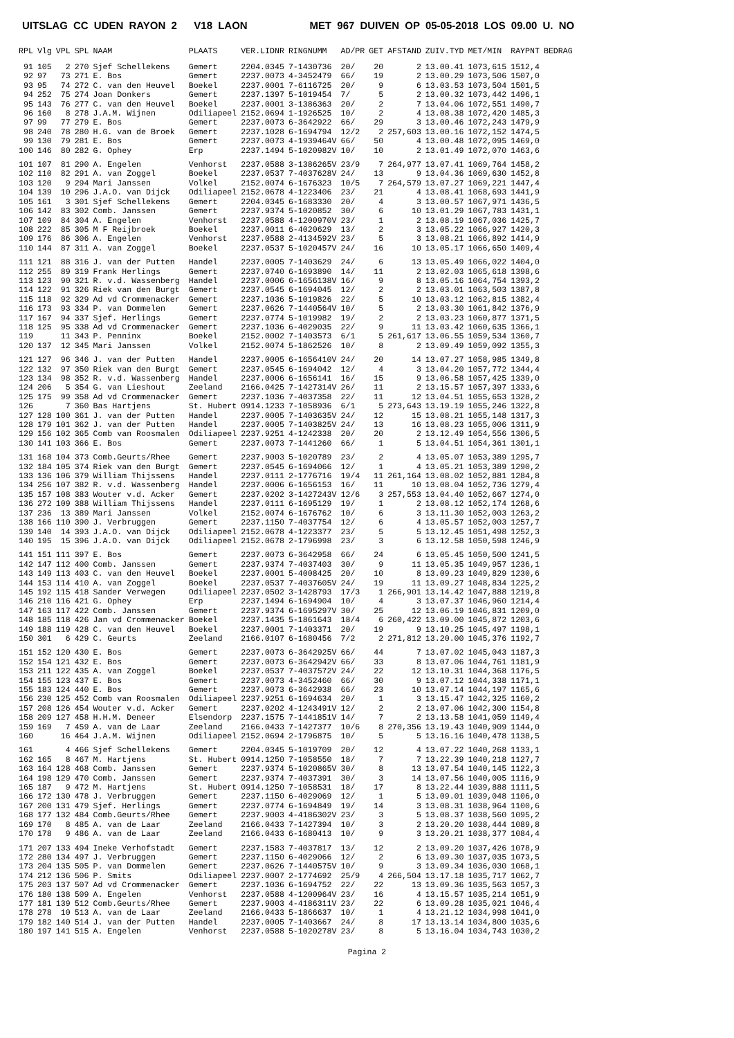UITSLAG CC UDEN RAYON 2 V18 LAON MET 967 DUIVEN OP 05-05-2018 LOS 09.00 U. NO
| RPL | Vlg | VPL | SPL | NAAM | PLAATS | VER.LIDNR | RINGNUMM | AD/PR | GET | AFSTAND | ZUIV.TYD | MET/MIN | RAYPNT | BEDRAG |
| --- | --- | --- | --- | --- | --- | --- | --- | --- | --- | --- | --- | --- | --- | --- |
| 91 | 105 | 2 | 270 | Sjef Schellekens | Gemert | 2204.0345 | 7-1430736 | 20/ | 20 | 2 | 13.00.41 | 1073,615 | 1512,4 | |
| 92 | 97 | 73 | 271 | E. Bos | Gemert | 2237.0073 | 4-3452479 | 66/ | 19 | 2 | 13.00.29 | 1073,506 | 1507,0 | |
| 93 | 95 | 74 | 272 | C. van den Heuvel | Boekel | 2237.0001 | 7-6116725 | 20/ | 9 | 6 | 13.03.53 | 1073,504 | 1501,5 | |
| 94 | 252 | 75 | 274 | Joan Donkers | Gemert | 2237.1397 | 5-1019454 | 7/ | 5 | 2 | 13.00.32 | 1073,442 | 1496,1 | |
| 95 | 143 | 76 | 277 | C. van den Heuvel | Boekel | 2237.0001 | 3-1386363 | 20/ | 2 | 7 | 13.04.06 | 1072,551 | 1490,7 | |
| 96 | 160 | 8 | 278 | J.A.M. Wijnen | Odiliapeel | 2152.0694 | 1-1926525 | 10/ | 2 | 4 | 13.08.38 | 1072,420 | 1485,3 | |
| 97 | 99 | 77 | 279 | E. Bos | Gemert | 2237.0073 | 6-3642922 | 66/ | 29 | 3 | 13.00.46 | 1072,243 | 1479,9 | |
| 98 | 240 | 78 | 280 | H.G. van de Broek | Gemert | 2237.1028 | 6-1694794 | 12/2 | 2 | 257,603 | 13.00.16 | 1072,152 | 1474,5 | |
| 99 | 130 | 79 | 281 | E. Bos | Gemert | 2237.0073 | 4-1939464V | 66/ | 50 | 4 | 13.00.48 | 1072,095 | 1469,0 | |
| 100 | 146 | 80 | 282 | G. Ophey | Erp | 2237.1494 | 5-1020982V | 10/ | 10 | 2 | 13.01.49 | 1072,070 | 1463,6 | |
| 101 | 107 | 81 | 290 | A. Engelen | Venhorst | 2237.0588 | 3-1386265V | 23/9 | 7 | 264,977 | 13.07.41 | 1069,764 | 1458,2 | |
| 102 | 110 | 82 | 291 | A. van Zoggel | Boekel | 2237.0537 | 7-4037628V | 24/ | 13 | 9 | 13.04.36 | 1069,630 | 1452,8 | |
| 103 | 120 | 9 | 294 | Mari Janssen | Volkel | 2152.0074 | 6-1676323 | 10/5 | 7 | 264,579 | 13.07.27 | 1069,221 | 1447,4 | |
| 104 | 139 | 10 | 296 | J.A.O. van Dijck | Odiliapeel | 2152.0678 | 4-1223406 | 23/ | 21 | 4 | 13.08.41 | 1068,693 | 1441,9 | |
| 105 | 161 | 3 | 301 | Sjef Schellekens | Gemert | 2204.0345 | 6-1683330 | 20/ | 4 | 3 | 13.00.57 | 1067,971 | 1436,5 | |
| 106 | 142 | 83 | 302 | Comb. Janssen | Gemert | 2237.9374 | 5-1020852 | 30/ | 6 | 10 | 13.01.29 | 1067,783 | 1431,1 | |
| 107 | 109 | 84 | 304 | A. Engelen | Venhorst | 2237.0588 | 4-1200970V | 23/ | 1 | 2 | 13.08.19 | 1067,036 | 1425,7 | |
| 108 | 222 | 85 | 305 | M F Reijbroek | Boekel | 2237.0011 | 6-4020629 | 13/ | 2 | 3 | 13.05.22 | 1066,927 | 1420,3 | |
| 109 | 176 | 86 | 306 | A. Engelen | Venhorst | 2237.0588 | 2-4134592V | 23/ | 5 | 3 | 13.08.21 | 1066,892 | 1414,9 | |
| 110 | 144 | 87 | 311 | A. van Zoggel | Boekel | 2237.0537 | 5-1020457V | 24/ | 16 | 10 | 13.05.17 | 1066,650 | 1409,4 | |
| 111 | 121 | 88 | 316 | J. van der Putten | Handel | 2237.0005 | 7-1403629 | 24/ | 6 | 13 | 13.05.49 | 1066,022 | 1404,0 | |
| 112 | 255 | 89 | 319 | Frank Herlings | Gemert | 2237.0740 | 6-1693890 | 14/ | 11 | 2 | 13.02.03 | 1065,618 | 1398,6 | |
| 113 | 123 | 90 | 321 | R. v.d. Wassenberg | Handel | 2237.0006 | 6-1656138V | 16/ | 9 | 8 | 13.05.16 | 1064,754 | 1393,2 | |
| 114 | 122 | 91 | 326 | Riek van den Burgt | Gemert | 2237.0545 | 6-1694045 | 12/ | 2 | 2 | 13.03.01 | 1063,503 | 1387,8 | |
| 115 | 118 | 92 | 329 | Ad vd Crommenacker | Gemert | 2237.1036 | 5-1019826 | 22/ | 5 | 10 | 13.03.12 | 1062,815 | 1382,4 | |
| 116 | 173 | 93 | 334 | P. van Dommelen | Gemert | 2237.0626 | 7-1440564V | 10/ | 5 | 2 | 13.03.30 | 1061,842 | 1376,9 | |
| 117 | 167 | 94 | 337 | Sjef. Herlings | Gemert | 2237.0774 | 5-1019982 | 19/ | 2 | 2 | 13.03.23 | 1060,877 | 1371,5 | |
| 118 | 125 | 95 | 338 | Ad vd Crommenacker | Gemert | 2237.1036 | 6-4029035 | 22/ | 9 | 11 | 13.03.42 | 1060,635 | 1366,1 | |
| 119 | | 11 | 343 | P. Penninx | Boekel | 2152.0002 | 7-1403573 | 6/1 | 5 | 261,617 | 13.06.55 | 1059,534 | 1360,7 | |
| 120 | 137 | 12 | 345 | Mari Janssen | Volkel | 2152.0074 | 5-1862526 | 10/ | 8 | 2 | 13.09.49 | 1059,092 | 1355,3 | |
| 121 | 127 | 96 | 346 | J. van der Putten | Handel | 2237.0005 | 6-1656410V | 24/ | 20 | 14 | 13.07.27 | 1058,985 | 1349,8 | |
| 122 | 132 | 97 | 350 | Riek van den Burgt | Gemert | 2237.0545 | 6-1694042 | 12/ | 4 | 3 | 13.04.20 | 1057,772 | 1344,4 | |
| 123 | 134 | 98 | 352 | R. v.d. Wassenberg | Handel | 2237.0006 | 6-1656141 | 16/ | 15 | 9 | 13.06.58 | 1057,425 | 1339,0 | |
| 124 | 206 | 5 | 354 | G. van Lieshout | Zeeland | 2166.0425 | 7-1427314V | 26/ | 11 | 2 | 13.15.57 | 1057,397 | 1333,6 | |
| 125 | 175 | 99 | 358 | Ad vd Crommenacker | Gemert | 2237.1036 | 7-4037358 | 22/ | 11 | 12 | 13.04.51 | 1055,653 | 1328,2 | |
| 126 | | 7 | 360 | Bas Hartjens | St. Hubert | 0914.1233 | 7-1058936 | 6/1 | 5 | 273,643 | 13.19.19 | 1055,246 | 1322,8 | |
| 127 | 128 | 100 | 361 | J. van der Putten | Handel | 2237.0005 | 7-1403635V | 24/ | 12 | 15 | 13.08.21 | 1055,148 | 1317,3 | |
| 128 | 179 | 101 | 362 | J. van der Putten | Handel | 2237.0005 | 7-1403825V | 24/ | 13 | 16 | 13.08.23 | 1055,006 | 1311,9 | |
| 129 | 156 | 102 | 365 | Comb van Roosmalen | Odiliapeel | 2237.9251 | 4-1242338 | 20/ | 20 | 2 | 13.12.49 | 1054,556 | 1306,5 | |
| 130 | 141 | 103 | 366 | E. Bos | Gemert | 2237.0073 | 7-1441260 | 66/ | 1 | 5 | 13.04.51 | 1054,361 | 1301,1 | |
| 131 | 168 | 104 | 373 | Comb.Geurts/Rhee | Gemert | 2237.9003 | 5-1020789 | 23/ | 2 | 4 | 13.05.07 | 1053,389 | 1295,7 | |
| 132 | 184 | 105 | 374 | Riek van den Burgt | Gemert | 2237.0545 | 6-1694066 | 12/ | 1 | 4 | 13.05.21 | 1053,389 | 1290,2 | |
| 133 | 136 | 106 | 379 | William Thijssens | Handel | 2237.0111 | 2-1776716 | 19/4 | 11 | 261,164 | 13.08.02 | 1052,881 | 1284,8 | |
| 134 | 256 | 107 | 382 | R. v.d. Wassenberg | Handel | 2237.0006 | 6-1656153 | 16/ | 11 | 10 | 13.08.04 | 1052,736 | 1279,4 | |
| 135 | 157 | 108 | 383 | Wouter v.d. Acker | Gemert | 2237.0202 | 3-1427243V | 12/6 | 3 | 257,553 | 13.04.40 | 1052,667 | 1274,0 | |
| 136 | 272 | 109 | 388 | William Thijssens | Handel | 2237.0111 | 6-1695129 | 19/ | 1 | 2 | 13.08.12 | 1052,174 | 1268,6 | |
| 137 | 236 | 13 | 389 | Mari Janssen | Volkel | 2152.0074 | 6-1676762 | 10/ | 6 | 3 | 13.11.30 | 1052,003 | 1263,2 | |
| 138 | 166 | 110 | 390 | J. Verbruggen | Gemert | 2237.1150 | 7-4037754 | 12/ | 6 | 4 | 13.05.57 | 1052,003 | 1257,7 | |
| 139 | 140 | 14 | 393 | J.A.O. van Dijck | Odiliapeel | 2152.0678 | 4-1223377 | 23/ | 5 | 5 | 13.12.45 | 1051,498 | 1252,3 | |
| 140 | 195 | 15 | 396 | J.A.O. van Dijck | Odiliapeel | 2152.0678 | 2-1796998 | 23/ | 3 | 6 | 13.12.58 | 1050,598 | 1246,9 | |
| 141 | 151 | 111 | 397 | E. Bos | Gemert | 2237.0073 | 6-3642958 | 66/ | 24 | 6 | 13.05.45 | 1050,500 | 1241,5 | |
| 142 | 147 | 112 | 400 | Comb. Janssen | Gemert | 2237.9374 | 7-4037403 | 30/ | 9 | 11 | 13.05.35 | 1049,957 | 1236,1 | |
| 143 | 149 | 113 | 403 | C. van den Heuvel | Boekel | 2237.0001 | 5-4008425 | 20/ | 10 | 8 | 13.09.23 | 1049,829 | 1230,6 | |
| 144 | 153 | 114 | 410 | A. van Zoggel | Boekel | 2237.0537 | 7-4037605V | 24/ | 19 | 11 | 13.09.27 | 1048,834 | 1225,2 | |
| 145 | 192 | 115 | 418 | Sander Verwegen | Odiliapeel | 2237.0502 | 3-1428793 | 17/3 | 1 | 266,901 | 13.14.42 | 1047,888 | 1219,8 | |
| 146 | 210 | 116 | 421 | G. Ophey | Erp | 2237.1494 | 6-1694904 | 10/ | 4 | 3 | 13.07.37 | 1046,960 | 1214,4 | |
| 147 | 163 | 117 | 422 | Comb. Janssen | Gemert | 2237.9374 | 6-1695297V | 30/ | 25 | 12 | 13.06.19 | 1046,831 | 1209,0 | |
| 148 | 185 | 118 | 426 | Jan vd Crommenacker | Boekel | 2237.1435 | 5-1861643 | 18/4 | 6 | 260,422 | 13.09.00 | 1045,872 | 1203,6 | |
| 149 | 188 | 119 | 428 | C. van den Heuvel | Boekel | 2237.0001 | 7-1403371 | 20/ | 19 | 9 | 13.10.25 | 1045,497 | 1198,1 | |
| 150 | 301 | 6 | 429 | C. Geurts | Zeeland | 2166.0107 | 6-1680456 | 7/2 | 2 | 271,812 | 13.20.00 | 1045,376 | 1192,7 | |
| 151 | 152 | 120 | 430 | E. Bos | Gemert | 2237.0073 | 6-3642925V | 66/ | 44 | 7 | 13.07.02 | 1045,043 | 1187,3 | |
| 152 | 154 | 121 | 432 | E. Bos | Gemert | 2237.0073 | 6-3642942V | 66/ | 33 | 8 | 13.07.06 | 1044,761 | 1181,9 | |
| 153 | 211 | 122 | 435 | A. van Zoggel | Boekel | 2237.0537 | 7-4037572V | 24/ | 22 | 12 | 13.10.31 | 1044,368 | 1176,5 | |
| 154 | 155 | 123 | 437 | E. Bos | Gemert | 2237.0073 | 4-3452460 | 66/ | 30 | 9 | 13.07.12 | 1044,338 | 1171,1 | |
| 155 | 183 | 124 | 440 | E. Bos | Gemert | 2237.0073 | 6-3642938 | 66/ | 23 | 10 | 13.07.14 | 1044,197 | 1165,6 | |
| 156 | 230 | 125 | 452 | Comb van Roosmalen | Odiliapeel | 2237.9251 | 6-1694634 | 20/ | 1 | 3 | 13.15.47 | 1042,325 | 1160,2 | |
| 157 | 208 | 126 | 454 | Wouter v.d. Acker | Gemert | 2237.0202 | 4-1243491V | 12/ | 2 | 2 | 13.07.06 | 1042,300 | 1154,8 | |
| 158 | 209 | 127 | 458 | H.H.M. Deneer | Elsendorp | 2237.1575 | 7-1441851V | 14/ | 7 | 2 | 13.13.58 | 1041,059 | 1149,4 | |
| 159 | 169 | 7 | 459 | A. van de Laar | Zeeland | 2166.0433 | 7-1427377 | 10/6 | 8 | 270,356 | 13.19.43 | 1040,909 | 1144,0 | |
| 160 | | 16 | 464 | J.A.M. Wijnen | Odiliapeel | 2152.0694 | 2-1796875 | 10/ | 5 | 5 | 13.16.16 | 1040,478 | 1138,5 | |
| 161 | | 4 | 466 | Sjef Schellekens | Gemert | 2204.0345 | 5-1019709 | 20/ | 12 | 4 | 13.07.22 | 1040,268 | 1133,1 | |
| 162 | 165 | 8 | 467 | M. Hartjens | St. Hubert | 0914.1250 | 7-1058550 | 18/ | 7 | 7 | 13.22.39 | 1040,218 | 1127,7 | |
| 163 | 164 | 128 | 468 | Comb. Janssen | Gemert | 2237.9374 | 5-1020865V | 30/ | 8 | 13 | 13.07.54 | 1040,145 | 1122,3 | |
| 164 | 198 | 129 | 470 | Comb. Janssen | Gemert | 2237.9374 | 7-4037391 | 30/ | 3 | 14 | 13.07.56 | 1040,005 | 1116,9 | |
| 165 | 187 | 9 | 472 | M. Hartjens | St. Hubert | 0914.1250 | 7-1058531 | 18/ | 17 | 8 | 13.22.44 | 1039,888 | 1111,5 | |
| 166 | 172 | 130 | 478 | J. Verbruggen | Gemert | 2237.1150 | 6-4029069 | 12/ | 1 | 5 | 13.09.01 | 1039,048 | 1106,0 | |
| 167 | 200 | 131 | 479 | Sjef. Herlings | Gemert | 2237.0774 | 6-1694849 | 19/ | 14 | 3 | 13.08.31 | 1038,964 | 1100,6 | |
| 168 | 177 | 132 | 484 | Comb.Geurts/Rhee | Gemert | 2237.9003 | 4-4186302V | 23/ | 3 | 5 | 13.08.37 | 1038,560 | 1095,2 | |
| 169 | 170 | 8 | 485 | A. van de Laar | Zeeland | 2166.0433 | 7-1427394 | 10/ | 3 | 2 | 13.20.20 | 1038,444 | 1089,8 | |
| 170 | 178 | 9 | 486 | A. van de Laar | Zeeland | 2166.0433 | 6-1680413 | 10/ | 9 | 3 | 13.20.21 | 1038,377 | 1084,4 | |
| 171 | 207 | 133 | 494 | Ineke Verhofstadt | Gemert | 2237.1583 | 7-4037817 | 13/ | 12 | 2 | 13.09.20 | 1037,426 | 1078,9 | |
| 172 | 280 | 134 | 497 | J. Verbruggen | Gemert | 2237.1150 | 6-4029066 | 12/ | 2 | 6 | 13.09.30 | 1037,035 | 1073,5 | |
| 173 | 204 | 135 | 505 | P. van Dommelen | Gemert | 2237.0626 | 7-1440575V | 10/ | 9 | 3 | 13.09.34 | 1036,030 | 1068,1 | |
| 174 | 212 | 136 | 506 | P. Smits | Odiliapeel | 2237.0007 | 2-1774692 | 25/9 | 4 | 266,504 | 13.17.18 | 1035,717 | 1062,7 | |
| 175 | 203 | 137 | 507 | Ad vd Crommenacker | Gemert | 2237.1036 | 6-1694752 | 22/ | 22 | 13 | 13.09.36 | 1035,563 | 1057,3 | |
| 176 | 180 | 138 | 509 | A. Engelen | Venhorst | 2237.0588 | 4-1200964V | 23/ | 16 | 4 | 13.15.57 | 1035,214 | 1051,9 | |
| 177 | 181 | 139 | 512 | Comb.Geurts/Rhee | Gemert | 2237.9003 | 4-4186311V | 23/ | 22 | 6 | 13.09.28 | 1035,021 | 1046,4 | |
| 178 | 278 | 10 | 513 | A. van de Laar | Zeeland | 2166.0433 | 5-1866637 | 10/ | 1 | 4 | 13.21.12 | 1034,998 | 1041,0 | |
| 179 | 182 | 140 | 514 | J. van der Putten | Handel | 2237.0005 | 7-1403667 | 24/ | 8 | 17 | 13.13.14 | 1034,800 | 1035,6 | |
| 180 | 197 | 141 | 515 | A. Engelen | Venhorst | 2237.0588 | 5-1020278V | 23/ | 8 | 5 | 13.16.04 | 1034,743 | 1030,2 | |
Pagina 2